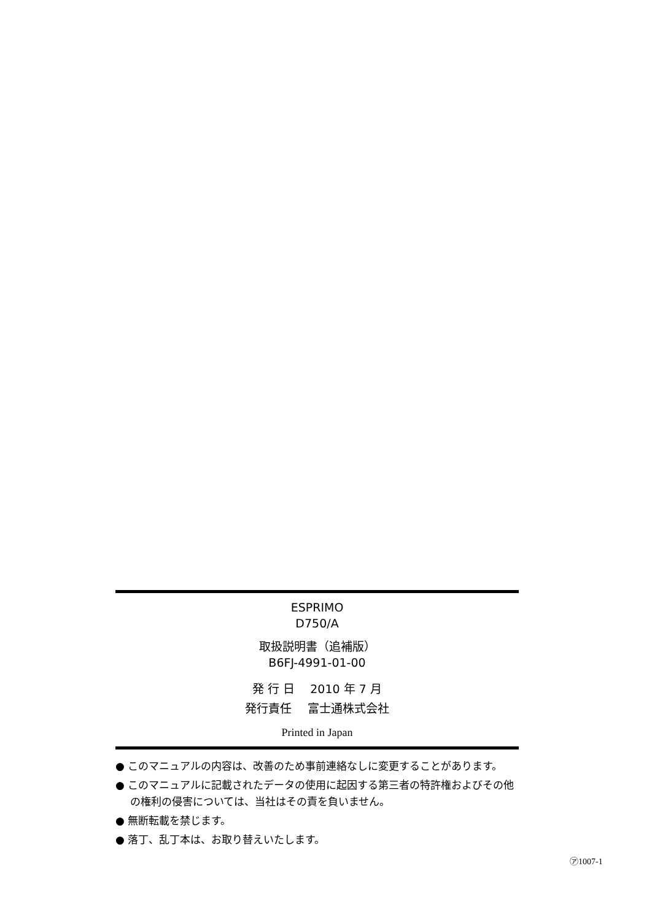ESPRIMO
D750/A
取扱説明書（追補版）
B6FJ-4991-01-00
発 行 日　 2010 年 7 月
発行責任　 富士通株式会社
Printed in Japan
● このマニュアルの内容は、改善のため事前連絡なしに変更することがあります。
● このマニュアルに記載されたデータの使用に起因する第三者の特許権およびその他の権利の侵害については、当社はその責を負いません。
● 無断転載を禁じます。
● 落丁、乱丁本は、お取り替えいたします。
㋐1007-1